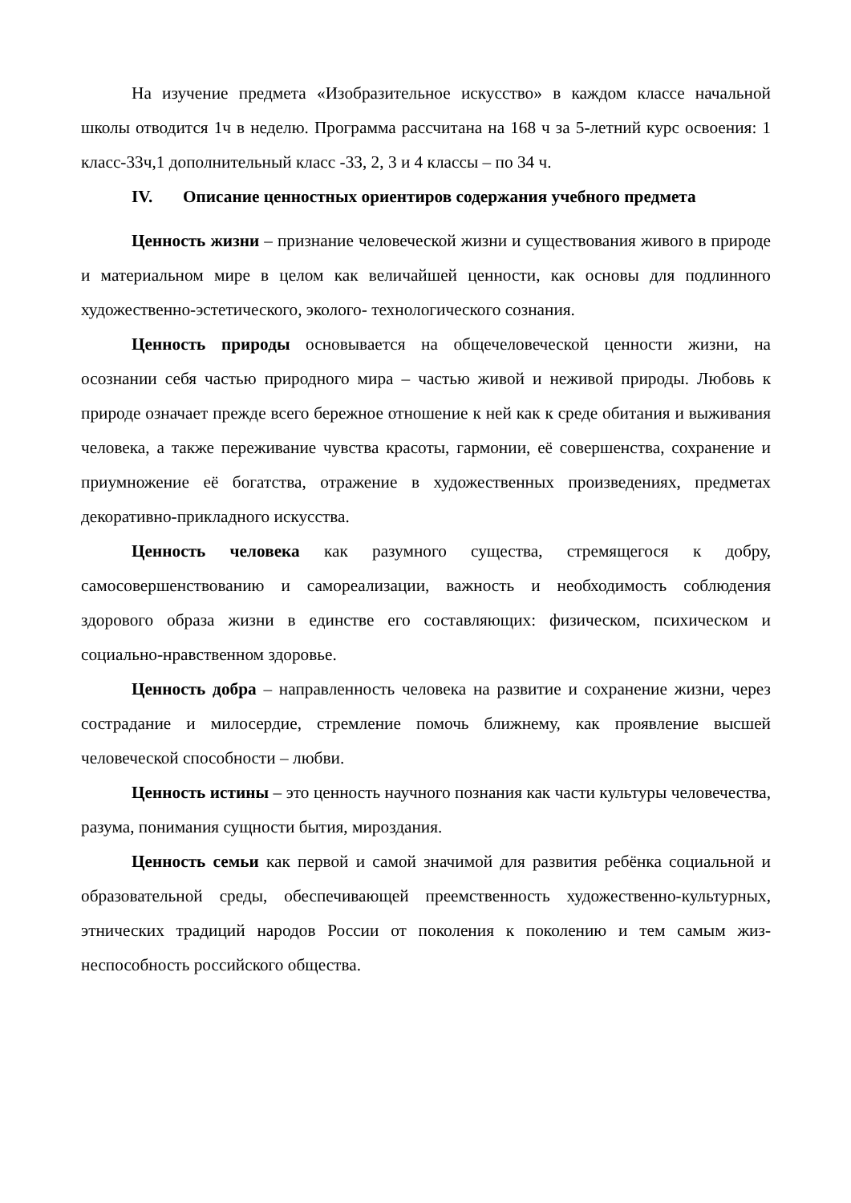На изучение предмета «Изобразительное искусство» в каждом классе начальной школы отводится 1ч в неделю. Программа рассчитана на 168 ч за 5-летний курс освоения: 1 класс-33ч,1 дополнительный класс -33, 2, 3 и 4 классы – по 34 ч.
IV. Описание ценностных ориентиров содержания учебного предмета
Ценность жизни – признание человеческой жизни и существования живого в природе и материальном мире в целом как величайшей ценности, как основы для подлинного художественно-эстетического, эколого- технологического сознания.
Ценность природы основывается на общечеловеческой ценности жизни, на осознании себя частью природного мира – частью живой и неживой природы. Любовь к природе означает прежде всего бережное отношение к ней как к среде обитания и выживания человека, а также переживание чувства красоты, гармонии, её совершенства, сохранение и приумножение её богатства, отражение в художественных произведениях, предметах декоративно-прикладного искусства.
Ценность человека как разумного существа, стремящегося к добру, самосовершенствованию и самореализации, важность и необходимость соблюдения здорового образа жизни в единстве его составляющих: физическом, психическом и социально-нравственном здоровье.
Ценность добра – направленность человека на развитие и сохранение жизни, через сострадание и милосердие, стремление помочь ближнему, как проявление высшей человеческой способности – любви.
Ценность истины – это ценность научного познания как части культуры человечества, разума, понимания сущности бытия, мироздания.
Ценность семьи как первой и самой значимой для развития ребёнка социальной и образовательной среды, обеспечивающей преемственность художественно-культурных, этнических традиций народов России от поколения к поколению и тем самым жиз- неспособность российского общества.